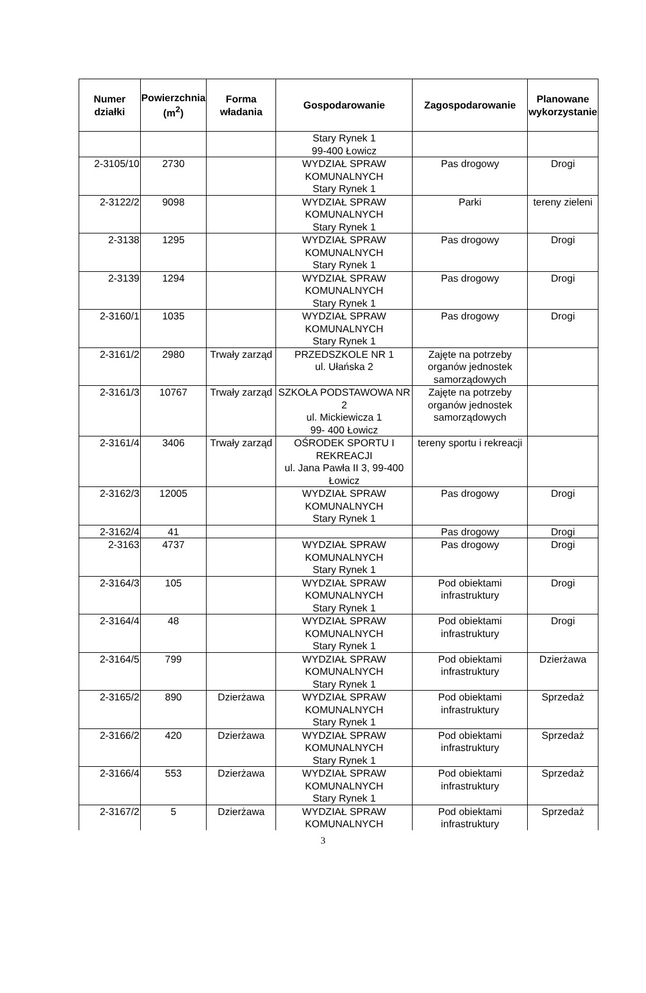| Numer działki | Powierzchnia (m<sup>2</sup>) | Forma władania | Gospodarowanie | Zagospodarowanie | Planowane wykorzystanie |
| --- | --- | --- | --- | --- | --- |
| | | | Stary Rynek 1 99-400 Łowicz | | |
| 2-3105/10 | 2730 | | WYDZIAŁ SPRAW KOMUNALNYCH Stary Rynek 1 | Pas drogowy | Drogi |
| 2-3122/2 | 9098 | | WYDZIAŁ SPRAW KOMUNALNYCH Stary Rynek 1 | Parki | tereny zieleni |
| 2-3138 | 1295 | | WYDZIAŁ SPRAW KOMUNALNYCH Stary Rynek 1 | Pas drogowy | Drogi |
| 2-3139 | 1294 | | WYDZIAŁ SPRAW KOMUNALNYCH Stary Rynek 1 | Pas drogowy | Drogi |
| 2-3160/1 | 1035 | | WYDZIAŁ SPRAW KOMUNALNYCH Stary Rynek 1 | Pas drogowy | Drogi |
| 2-3161/2 | 2980 | Trwały zarząd | PRZEDSZKOLE NR 1 ul. Ułańska 2 | Zajęte na potrzeby organów jednostek samorządowych | |
| 2-3161/3 | 10767 | Trwały zarząd | SZKOŁA PODSTAWOWA NR 2 ul. Mickiewicza 1 99- 400 Łowicz | Zajęte na potrzeby organów jednostek samorządowych | |
| 2-3161/4 | 3406 | Trwały zarząd | OŚRODEK SPORTU I REKREACJI ul. Jana Pawła II 3, 99-400 Łowicz | tereny sportu i rekreacji | |
| 2-3162/3 | 12005 | | WYDZIAŁ SPRAW KOMUNALNYCH Stary Rynek 1 | Pas drogowy | Drogi |
| 2-3162/4 | 41 | | | Pas drogowy | Drogi |
| 2-3163 | 4737 | | WYDZIAŁ SPRAW KOMUNALNYCH Stary Rynek 1 | Pas drogowy | Drogi |
| 2-3164/3 | 105 | | WYDZIAŁ SPRAW KOMUNALNYCH Stary Rynek 1 | Pod obiektami infrastruktury | Drogi |
| 2-3164/4 | 48 | | WYDZIAŁ SPRAW KOMUNALNYCH Stary Rynek 1 | Pod obiektami infrastruktury | Drogi |
| 2-3164/5 | 799 | | WYDZIAŁ SPRAW KOMUNALNYCH Stary Rynek 1 | Pod obiektami infrastruktury | Dzierżawa |
| 2-3165/2 | 890 | Dzierżawa | WYDZIAŁ SPRAW KOMUNALNYCH Stary Rynek 1 | Pod obiektami infrastruktury | Sprzedaż |
| 2-3166/2 | 420 | Dzierżawa | WYDZIAŁ SPRAW KOMUNALNYCH Stary Rynek 1 | Pod obiektami infrastruktury | Sprzedaż |
| 2-3166/4 | 553 | Dzierżawa | WYDZIAŁ SPRAW KOMUNALNYCH Stary Rynek 1 | Pod obiektami infrastruktury | Sprzedaż |
| 2-3167/2 | 5 | Dzierżawa | WYDZIAŁ SPRAW KOMUNALNYCH | Pod obiektami infrastruktury | Sprzedaż |
3